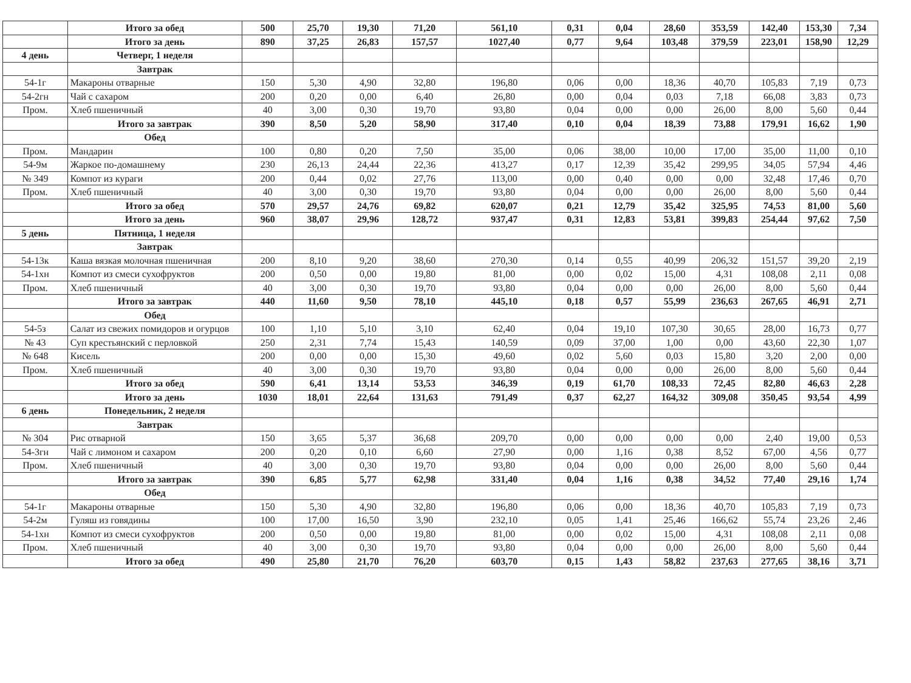| | Итого за обед | 500 | 25,70 | 19,30 | 71,20 | 561,10 | 0,31 | 0,04 | 28,60 | 353,59 | 142,40 | 153,30 | 7,34 |
| | Итого за день | 890 | 37,25 | 26,83 | 157,57 | 1027,40 | 0,77 | 9,64 | 103,48 | 379,59 | 223,01 | 158,90 | 12,29 |
| 4 день | Четверг, 1 неделя | | | | | | | | | | | | |
| | Завтрак | | | | | | | | | | | | |
| 54-1г | Макароны отварные | 150 | 5,30 | 4,90 | 32,80 | 196,80 | 0,06 | 0,00 | 18,36 | 40,70 | 105,83 | 7,19 | 0,73 |
| 54-2гн | Чай с сахаром | 200 | 0,20 | 0,00 | 6,40 | 26,80 | 0,00 | 0,04 | 0,03 | 7,18 | 66,08 | 3,83 | 0,73 |
| Пром. | Хлеб пшеничный | 40 | 3,00 | 0,30 | 19,70 | 93,80 | 0,04 | 0,00 | 0,00 | 26,00 | 8,00 | 5,60 | 0,44 |
| | Итого за завтрак | 390 | 8,50 | 5,20 | 58,90 | 317,40 | 0,10 | 0,04 | 18,39 | 73,88 | 179,91 | 16,62 | 1,90 |
| | Обед | | | | | | | | | | | | |
| Пром. | Мандарин | 100 | 0,80 | 0,20 | 7,50 | 35,00 | 0,06 | 38,00 | 10,00 | 17,00 | 35,00 | 11,00 | 0,10 |
| 54-9м | Жаркое по-домашнему | 230 | 26,13 | 24,44 | 22,36 | 413,27 | 0,17 | 12,39 | 35,42 | 299,95 | 34,05 | 57,94 | 4,46 |
| № 349 | Компот из кураги | 200 | 0,44 | 0,02 | 27,76 | 113,00 | 0,00 | 0,40 | 0,00 | 0,00 | 32,48 | 17,46 | 0,70 |
| Пром. | Хлеб пшеничный | 40 | 3,00 | 0,30 | 19,70 | 93,80 | 0,04 | 0,00 | 0,00 | 26,00 | 8,00 | 5,60 | 0,44 |
| | Итого за обед | 570 | 29,57 | 24,76 | 69,82 | 620,07 | 0,21 | 12,79 | 35,42 | 325,95 | 74,53 | 81,00 | 5,60 |
| | Итого за день | 960 | 38,07 | 29,96 | 128,72 | 937,47 | 0,31 | 12,83 | 53,81 | 399,83 | 254,44 | 97,62 | 7,50 |
| 5 день | Пятница, 1 неделя | | | | | | | | | | | | |
| | Завтрак | | | | | | | | | | | | |
| 54-13к | Каша вязкая молочная пшеничная | 200 | 8,10 | 9,20 | 38,60 | 270,30 | 0,14 | 0,55 | 40,99 | 206,32 | 151,57 | 39,20 | 2,19 |
| 54-1хн | Компот из смеси сухофруктов | 200 | 0,50 | 0,00 | 19,80 | 81,00 | 0,00 | 0,02 | 15,00 | 4,31 | 108,08 | 2,11 | 0,08 |
| Пром. | Хлеб пшеничный | 40 | 3,00 | 0,30 | 19,70 | 93,80 | 0,04 | 0,00 | 0,00 | 26,00 | 8,00 | 5,60 | 0,44 |
| | Итого за завтрак | 440 | 11,60 | 9,50 | 78,10 | 445,10 | 0,18 | 0,57 | 55,99 | 236,63 | 267,65 | 46,91 | 2,71 |
| | Обед | | | | | | | | | | | | |
| 54-5з | Салат из свежих помидоров и огурцов | 100 | 1,10 | 5,10 | 3,10 | 62,40 | 0,04 | 19,10 | 107,30 | 30,65 | 28,00 | 16,73 | 0,77 |
| № 43 | Суп крестьянский с перловкой | 250 | 2,31 | 7,74 | 15,43 | 140,59 | 0,09 | 37,00 | 1,00 | 0,00 | 43,60 | 22,30 | 1,07 |
| № 648 | Кисель | 200 | 0,00 | 0,00 | 15,30 | 49,60 | 0,02 | 5,60 | 0,03 | 15,80 | 3,20 | 2,00 | 0,00 |
| Пром. | Хлеб пшеничный | 40 | 3,00 | 0,30 | 19,70 | 93,80 | 0,04 | 0,00 | 0,00 | 26,00 | 8,00 | 5,60 | 0,44 |
| | Итого за обед | 590 | 6,41 | 13,14 | 53,53 | 346,39 | 0,19 | 61,70 | 108,33 | 72,45 | 82,80 | 46,63 | 2,28 |
| | Итого за день | 1030 | 18,01 | 22,64 | 131,63 | 791,49 | 0,37 | 62,27 | 164,32 | 309,08 | 350,45 | 93,54 | 4,99 |
| 6 день | Понедельник, 2 неделя | | | | | | | | | | | | |
| | Завтрак | | | | | | | | | | | | |
| № 304 | Рис отварной | 150 | 3,65 | 5,37 | 36,68 | 209,70 | 0,00 | 0,00 | 0,00 | 0,00 | 2,40 | 19,00 | 0,53 |
| 54-3гн | Чай с лимоном и сахаром | 200 | 0,20 | 0,10 | 6,60 | 27,90 | 0,00 | 1,16 | 0,38 | 8,52 | 67,00 | 4,56 | 0,77 |
| Пром. | Хлеб пшеничный | 40 | 3,00 | 0,30 | 19,70 | 93,80 | 0,04 | 0,00 | 0,00 | 26,00 | 8,00 | 5,60 | 0,44 |
| | Итого за завтрак | 390 | 6,85 | 5,77 | 62,98 | 331,40 | 0,04 | 1,16 | 0,38 | 34,52 | 77,40 | 29,16 | 1,74 |
| | Обед | | | | | | | | | | | | |
| 54-1г | Макароны отварные | 150 | 5,30 | 4,90 | 32,80 | 196,80 | 0,06 | 0,00 | 18,36 | 40,70 | 105,83 | 7,19 | 0,73 |
| 54-2м | Гуляш из говядины | 100 | 17,00 | 16,50 | 3,90 | 232,10 | 0,05 | 1,41 | 25,46 | 166,62 | 55,74 | 23,26 | 2,46 |
| 54-1хн | Компот из смеси сухофруктов | 200 | 0,50 | 0,00 | 19,80 | 81,00 | 0,00 | 0,02 | 15,00 | 4,31 | 108,08 | 2,11 | 0,08 |
| Пром. | Хлеб пшеничный | 40 | 3,00 | 0,30 | 19,70 | 93,80 | 0,04 | 0,00 | 0,00 | 26,00 | 8,00 | 5,60 | 0,44 |
| | Итого за обед | 490 | 25,80 | 21,70 | 76,20 | 603,70 | 0,15 | 1,43 | 58,82 | 237,63 | 277,65 | 38,16 | 3,71 |